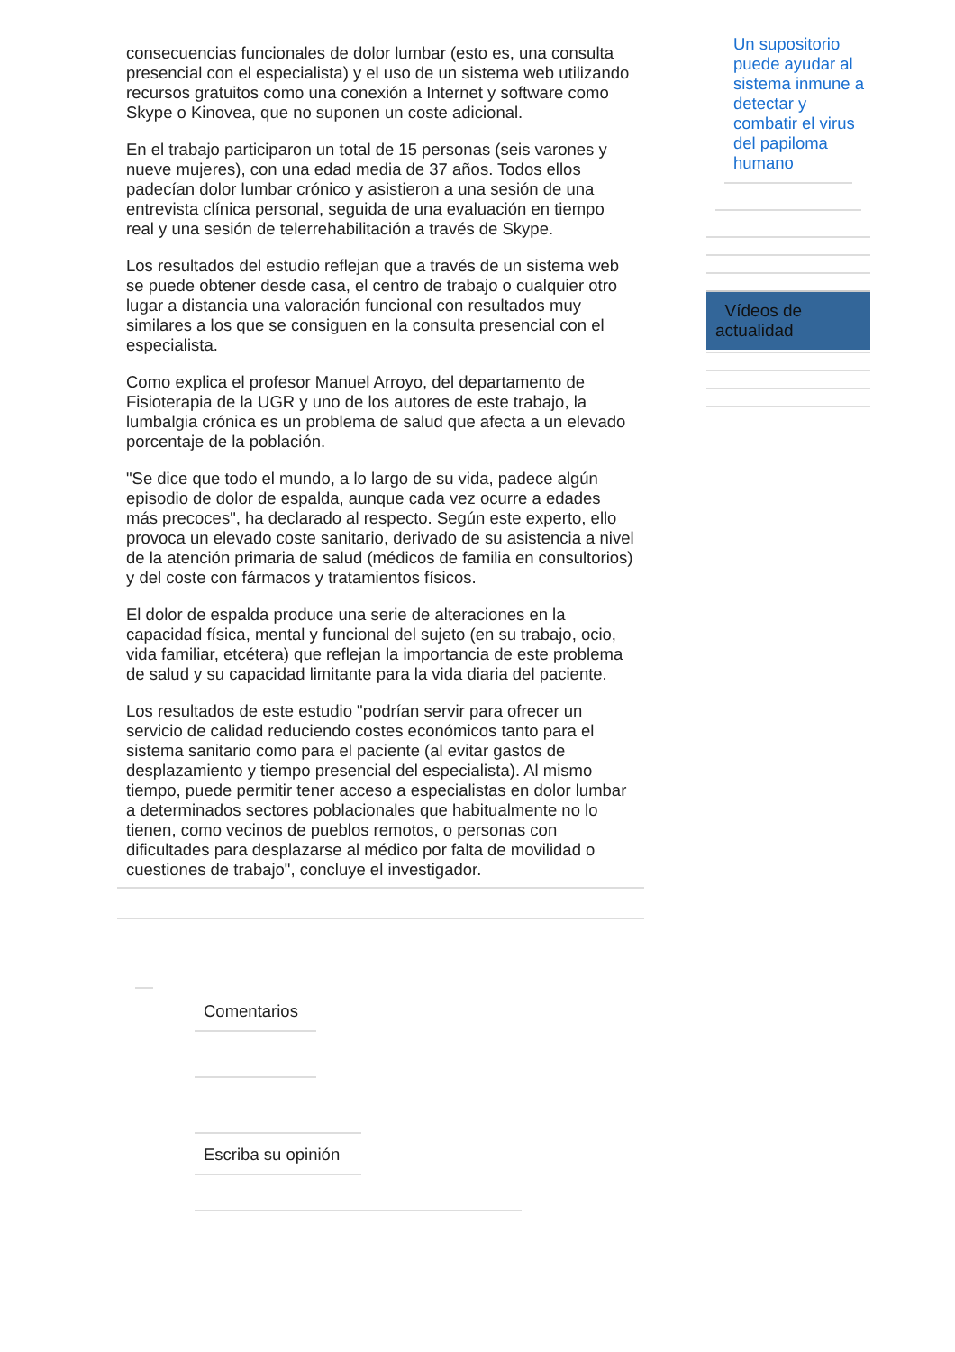consecuencias funcionales de dolor lumbar (esto es, una consulta presencial con el especialista) y el uso de un sistema web utilizando recursos gratuitos como una conexión a Internet y software como Skype o Kinovea, que no suponen un coste adicional.
En el trabajo participaron un total de 15 personas (seis varones y nueve mujeres), con una edad media de 37 años. Todos ellos padecían dolor lumbar crónico y asistieron a una sesión de una entrevista clínica personal, seguida de una evaluación en tiempo real y una sesión de telerrehabilitación a través de Skype.
Los resultados del estudio reflejan que a través de un sistema web se puede obtener desde casa, el centro de trabajo o cualquier otro lugar a distancia una valoración funcional con resultados muy similares a los que se consiguen en la consulta presencial con el especialista.
Como explica el profesor Manuel Arroyo, del departamento de Fisioterapia de la UGR y uno de los autores de este trabajo, la lumbalgia crónica es un problema de salud que afecta a un elevado porcentaje de la población.
"Se dice que todo el mundo, a lo largo de su vida, padece algún episodio de dolor de espalda, aunque cada vez ocurre a edades más precoces", ha declarado al respecto. Según este experto, ello provoca un elevado coste sanitario, derivado de su asistencia a nivel de la atención primaria de salud (médicos de familia en consultorios) y del coste con fármacos y tratamientos físicos.
El dolor de espalda produce una serie de alteraciones en la capacidad física, mental y funcional del sujeto (en su trabajo, ocio, vida familiar, etcétera) que reflejan la importancia de este problema de salud y su capacidad limitante para la vida diaria del paciente.
Los resultados de este estudio "podrían servir para ofrecer un servicio de calidad reduciendo costes económicos tanto para el sistema sanitario como para el paciente (al evitar gastos de desplazamiento y tiempo presencial del especialista). Al mismo tiempo, puede permitir tener acceso a especialistas en dolor lumbar a determinados sectores poblacionales que habitualmente no lo tienen, como vecinos de pueblos remotos, o personas con dificultades para desplazarse al médico por falta de movilidad o cuestiones de trabajo", concluye el investigador.
Comentarios
Escriba su opinión
Un supositorio puede ayudar al sistema inmune a detectar y combatir el virus del papiloma humano
Vídeos de actualidad